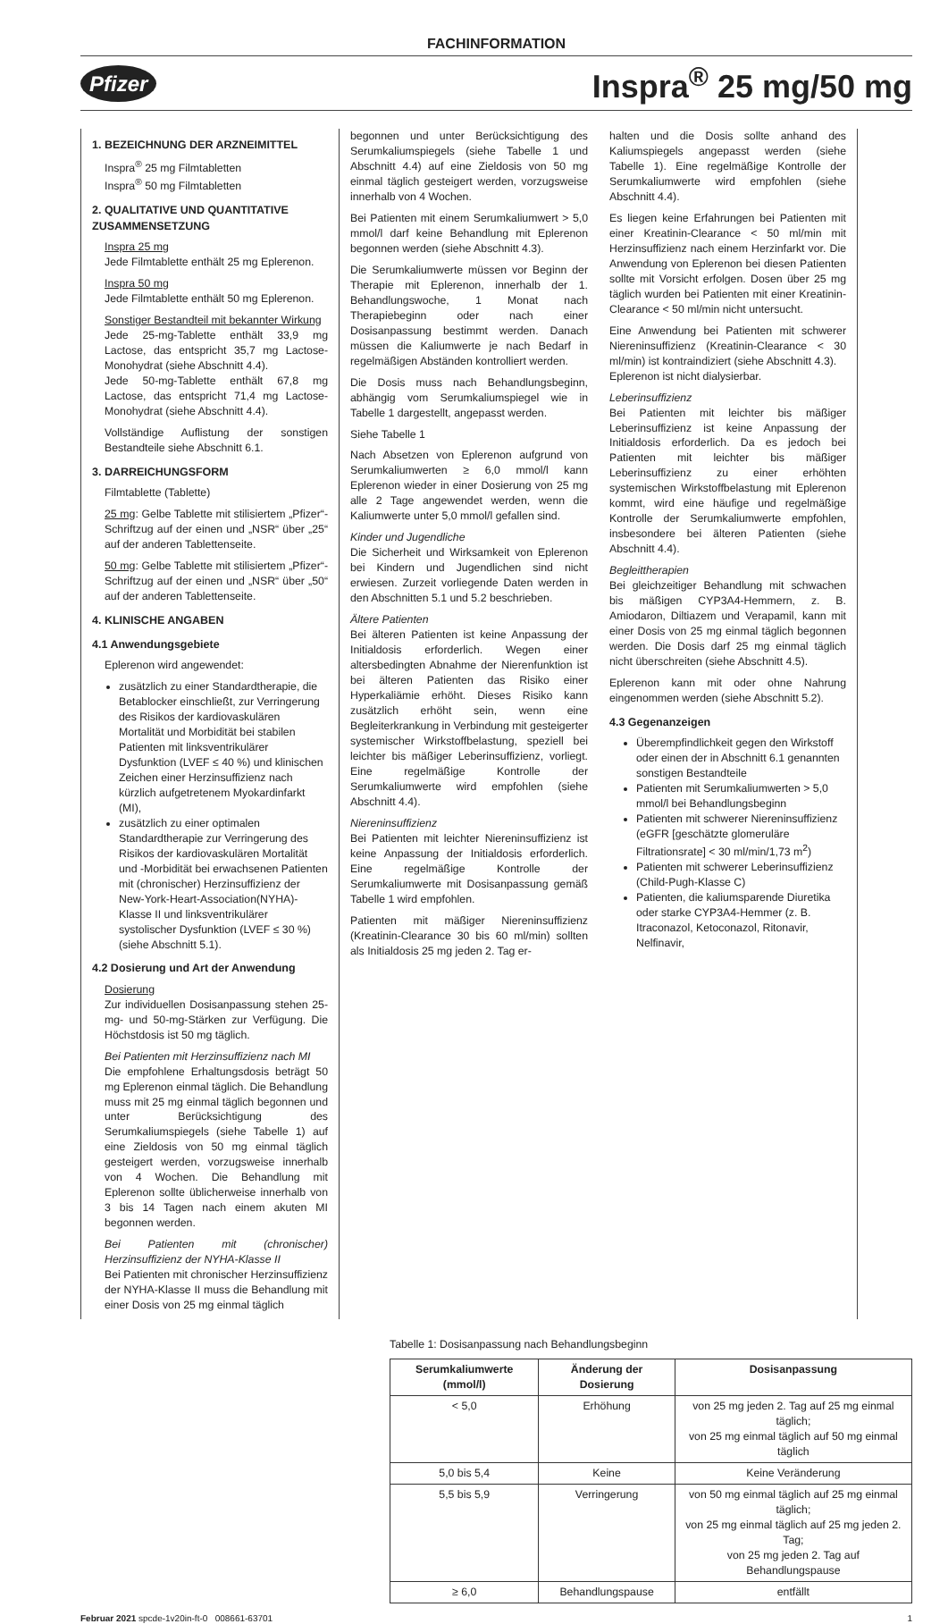FACHINFORMATION
Pfizer Inspra<sup>®</sup> 25 mg/50 mg
1. BEZEICHNUNG DER ARZNEIMITTEL
Inspra<sup>®</sup> 25 mg Filmtabletten
Inspra<sup>®</sup> 50 mg Filmtabletten
2. QUALITATIVE UND QUANTITATIVE ZUSAMMENSETZUNG
Inspra 25 mg
Jede Filmtablette enthält 25 mg Eplerenon.
Inspra 50 mg
Jede Filmtablette enthält 50 mg Eplerenon.
Sonstiger Bestandteil mit bekannter Wirkung
Jede 25-mg-Tablette enthält 33,9 mg Lactose, das entspricht 35,7 mg Lactose-Monohydrat (siehe Abschnitt 4.4).
Jede 50-mg-Tablette enthält 67,8 mg Lactose, das entspricht 71,4 mg Lactose-Monohydrat (siehe Abschnitt 4.4).
Vollständige Auflistung der sonstigen Bestandteile siehe Abschnitt 6.1.
3. DARREICHUNGSFORM
Filmtablette (Tablette)
25 mg: Gelbe Tablette mit stilisiertem „Pfizer“-Schriftzug auf der einen und „NSR“ über „25“ auf der anderen Tablettenseite.
50 mg: Gelbe Tablette mit stilisiertem „Pfizer“-Schriftzug auf der einen und „NSR“ über „50“ auf der anderen Tablettenseite.
4. KLINISCHE ANGABEN
4.1 Anwendungsgebiete
Eplerenon wird angewendet:
zusätzlich zu einer Standardtherapie, die Betablocker einschließt, zur Verringerung des Risikos der kardiovaskulären Mortalität und Morbidität bei stabilen Patienten mit linksventrikulärer Dysfunktion (LVEF ≤ 40 %) und klinischen Zeichen einer Herzinsuffizienz nach kürzlich aufgetretenem Myokardinfarkt (MI),
zusätzlich zu einer optimalen Standardtherapie zur Verringerung des Risikos der kardiovaskulären Mortalität und -Morbidität bei erwachsenen Patienten mit (chronischer) Herzinsuffizienz der New-York-Heart-Association(NYHA)-Klasse II und linksventrikulärer systolischer Dysfunktion (LVEF ≤ 30 %) (siehe Abschnitt 5.1).
4.2 Dosierung und Art der Anwendung
Dosierung
Zur individuellen Dosisanpassung stehen 25-mg- und 50-mg-Stärken zur Verfügung. Die Höchstdosis ist 50 mg täglich.
Bei Patienten mit Herzinsuffizienz nach MI
Die empfohlene Erhaltungsdosis beträgt 50 mg Eplerenon einmal täglich. Die Behandlung muss mit 25 mg einmal täglich begonnen und unter Berücksichtigung des Serumkaliumspiegels (siehe Tabelle 1) auf eine Zieldosis von 50 mg einmal täglich gesteigert werden, vorzugsweise innerhalb von 4 Wochen. Die Behandlung mit Eplerenon sollte üblicherweise innerhalb von 3 bis 14 Tagen nach einem akuten MI begonnen werden.
Bei Patienten mit (chronischer) Herzinsuffizienz der NYHA-Klasse II
Bei Patienten mit chronischer Herzinsuffizienz der NYHA-Klasse II muss die Behandlung mit einer Dosis von 25 mg einmal täglich
begonnen und unter Berücksichtigung des Serumkaliumspiegels (siehe Tabelle 1 und Abschnitt 4.4) auf eine Zieldosis von 50 mg einmal täglich gesteigert werden, vorzugsweise innerhalb von 4 Wochen.
Bei Patienten mit einem Serumkaliumwert > 5,0 mmol/l darf keine Behandlung mit Eplerenon begonnen werden (siehe Abschnitt 4.3).
Die Serumkaliumwerte müssen vor Beginn der Therapie mit Eplerenon, innerhalb der 1. Behandlungswoche, 1 Monat nach Therapiebeginn oder nach einer Dosisanpassung bestimmt werden. Danach müssen die Kaliumwerte je nach Bedarf in regelmäßigen Abständen kontrolliert werden.
Die Dosis muss nach Behandlungsbeginn, abhängig vom Serumkaliumspiegel wie in Tabelle 1 dargestellt, angepasst werden.
Siehe Tabelle 1
Nach Absetzen von Eplerenon aufgrund von Serumkaliumwerten ≥ 6,0 mmol/l kann Eplerenon wieder in einer Dosierung von 25 mg alle 2 Tage angewendet werden, wenn die Kaliumwerte unter 5,0 mmol/l gefallen sind.
Kinder und Jugendliche
Die Sicherheit und Wirksamkeit von Eplerenon bei Kindern und Jugendlichen sind nicht erwiesen. Zurzeit vorliegende Daten werden in den Abschnitten 5.1 und 5.2 beschrieben.
Ältere Patienten
Bei älteren Patienten ist keine Anpassung der Initialdosis erforderlich. Wegen einer altersbedingten Abnahme der Nierenfunktion ist bei älteren Patienten das Risiko einer Hyperkaliämie erhöht. Dieses Risiko kann zusätzlich erhöht sein, wenn eine Begleiterkrankung in Verbindung mit gesteigerter systemischer Wirkstoffbelastung, speziell bei leichter bis mäßiger Leberinsuffizienz, vorliegt. Eine regelmäßige Kontrolle der Serumkaliumwerte wird empfohlen (siehe Abschnitt 4.4).
Niereninsuffizienz
Bei Patienten mit leichter Niereninsuffizienz ist keine Anpassung der Initialdosis erforderlich. Eine regelmäßige Kontrolle der Serumkaliumwerte mit Dosisanpassung gemäß Tabelle 1 wird empfohlen.
Patienten mit mäßiger Niereninsuffizienz (Kreatinin-Clearance 30 bis 60 ml/min) sollten als Initialdosis 25 mg jeden 2. Tag er-
halten und die Dosis sollte anhand des Kaliumspiegels angepasst werden (siehe Tabelle 1). Eine regelmäßige Kontrolle der Serumkaliumwerte wird empfohlen (siehe Abschnitt 4.4).
Es liegen keine Erfahrungen bei Patienten mit einer Kreatinin-Clearance < 50 ml/min mit Herzinsuffizienz nach einem Herzinfarkt vor. Die Anwendung von Eplerenon bei diesen Patienten sollte mit Vorsicht erfolgen. Dosen über 25 mg täglich wurden bei Patienten mit einer Kreatinin-Clearance < 50 ml/min nicht untersucht.
Eine Anwendung bei Patienten mit schwerer Niereninsuffizienz (Kreatinin-Clearance < 30 ml/min) ist kontraindiziert (siehe Abschnitt 4.3).
Eplerenon ist nicht dialysierbar.
Leberinsuffizienz
Bei Patienten mit leichter bis mäßiger Leberinsuffizienz ist keine Anpassung der Initialdosis erforderlich. Da es jedoch bei Patienten mit leichter bis mäßiger Leberinsuffizienz zu einer erhöhten systemischen Wirkstoffbelastung mit Eplerenon kommt, wird eine häufige und regelmäßige Kontrolle der Serumkaliumwerte empfohlen, insbesondere bei älteren Patienten (siehe Abschnitt 4.4).
Begleittherapien
Bei gleichzeitiger Behandlung mit schwachen bis mäßigen CYP3A4-Hemmern, z. B. Amiodaron, Diltiazem und Verapamil, kann mit einer Dosis von 25 mg einmal täglich begonnen werden. Die Dosis darf 25 mg einmal täglich nicht überschreiten (siehe Abschnitt 4.5).
Eplerenon kann mit oder ohne Nahrung eingenommen werden (siehe Abschnitt 5.2).
4.3 Gegenanzeigen
Überempfindlichkeit gegen den Wirkstoff oder einen der in Abschnitt 6.1 genannten sonstigen Bestandteile
Patienten mit Serumkaliumwerten > 5,0 mmol/l bei Behandlungsbeginn
Patienten mit schwerer Niereninsuffizienz (eGFR [geschätzte glomeruläre Filtrationsrate] < 30 ml/min/1,73 m<sup>2</sup>)
Patienten mit schwerer Leberinsuffizienz (Child-Pugh-Klasse C)
Patienten, die kaliumsparende Diuretika oder starke CYP3A4-Hemmer (z. B. Itraconazol, Ketoconazol, Ritonavir, Nelfinavir,
Tabelle 1: Dosisanpassung nach Behandlungsbeginn
| Serumkaliumwerte (mmol/l) | Änderung der Dosierung | Dosisanpassung |
| --- | --- | --- |
| < 5,0 | Erhöhung | von 25 mg jeden 2. Tag auf 25 mg einmal täglich; von 25 mg einmal täglich auf 50 mg einmal täglich |
| 5,0 bis 5,4 | Keine | Keine Veränderung |
| 5,5 bis 5,9 | Verringerung | von 50 mg einmal täglich auf 25 mg einmal täglich; von 25 mg einmal täglich auf 25 mg jeden 2. Tag; von 25 mg jeden 2. Tag auf Behandlungspause |
| ≥ 6,0 | Behandlungspause | entfällt |
Februar 2021 spcde-1v20in-ft-0 008661-63701 1